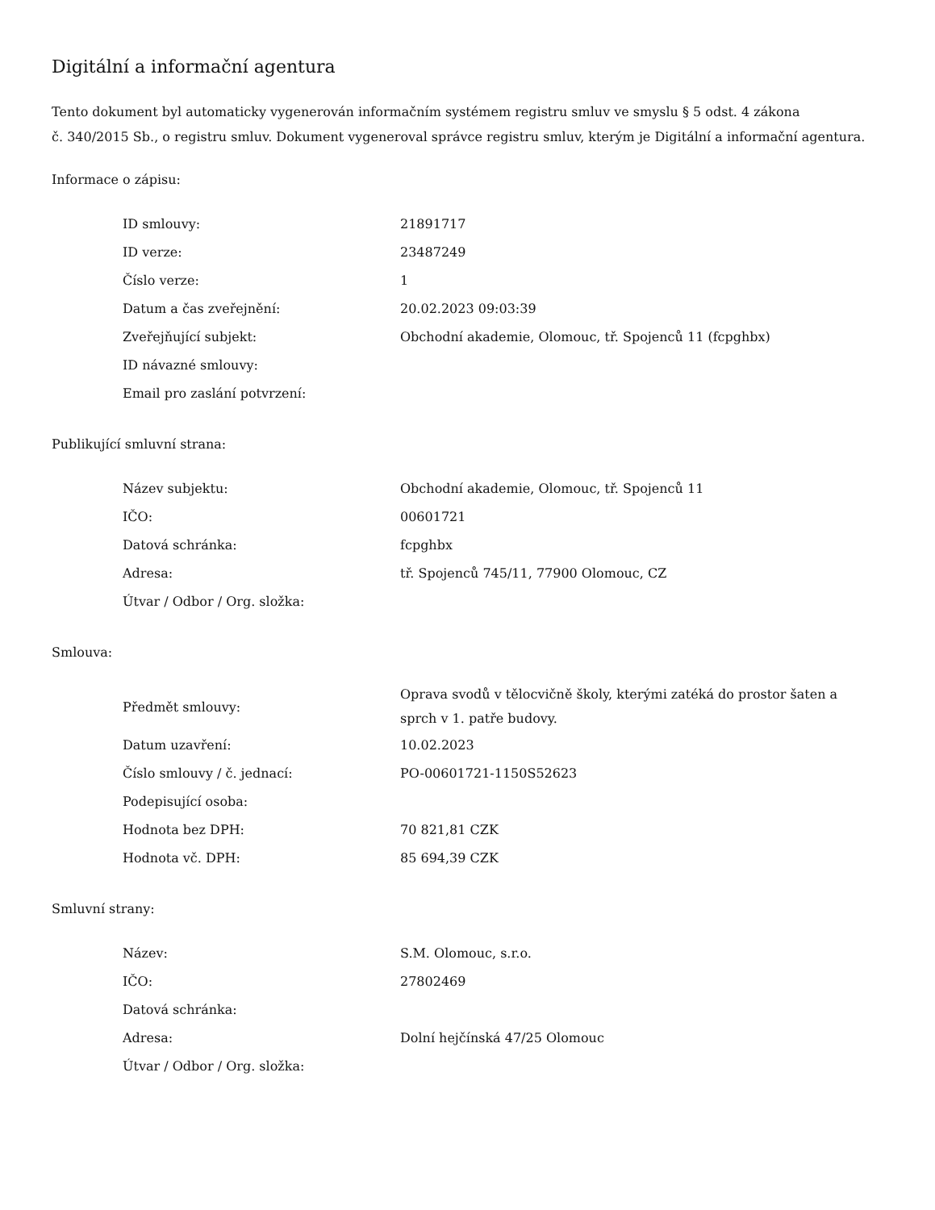Digitální a informační agentura
Tento dokument byl automaticky vygenerován informačním systémem registru smluv ve smyslu § 5 odst. 4 zákona
č. 340/2015 Sb., o registru smluv. Dokument vygeneroval správce registru smluv, kterým je Digitální a informační agentura.
Informace o zápisu:
| ID smlouvy: | 21891717 |
| ID verze: | 23487249 |
| Číslo verze: | 1 |
| Datum a čas zveřejnění: | 20.02.2023 09:03:39 |
| Zveřejňující subjekt: | Obchodní akademie, Olomouc, tř. Spojenců 11 (fcpghbx) |
| ID návazné smlouvy: | |
| Email pro zaslání potvrzení: | |
Publikující smluvní strana:
| Název subjektu: | Obchodní akademie, Olomouc, tř. Spojenců 11 |
| IČO: | 00601721 |
| Datová schránka: | fcpghbx |
| Adresa: | tř. Spojenců 745/11, 77900 Olomouc, CZ |
| Útvar / Odbor / Org. složka: | |
Smlouva:
| Předmět smlouvy: | Oprava svodů v tělocvičně školy, kterými zatéká do prostor šaten a sprch v 1. patře budovy. |
| Datum uzavření: | 10.02.2023 |
| Číslo smlouvy / č. jednací: | PO-00601721-1150S52623 |
| Podepisující osoba: | |
| Hodnota bez DPH: | 70 821,81 CZK |
| Hodnota vč. DPH: | 85 694,39 CZK |
Smluvní strany:
| Název: | S.M. Olomouc, s.r.o. |
| IČO: | 27802469 |
| Datová schránka: | |
| Adresa: | Dolní hejčínská 47/25 Olomouc |
| Útvar / Odbor / Org. složka: | |